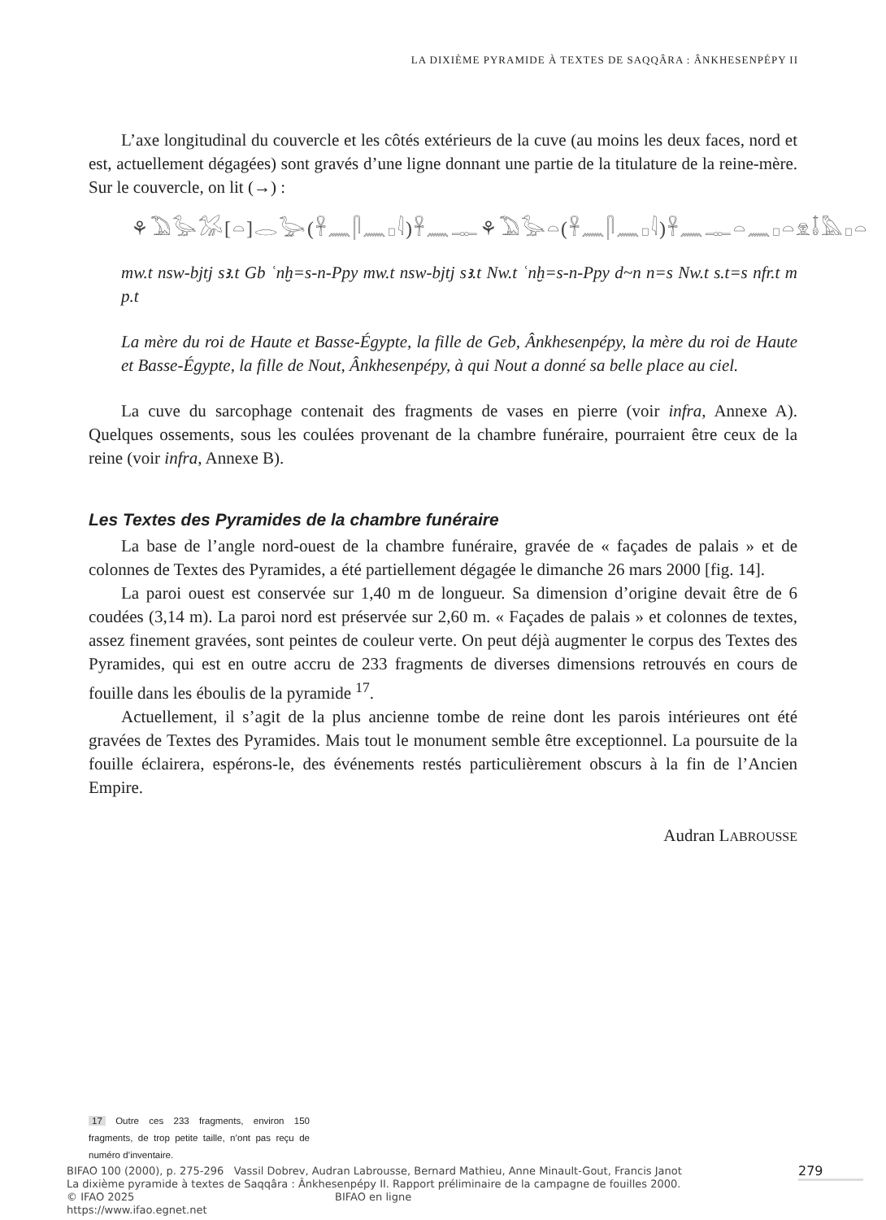LA DIXIÈME PYRAMIDE À TEXTES DE SAQQÂRA : ÂNKHESENPÉPY II
L’axe longitudinal du couvercle et les côtés extérieurs de la cuve (au moins les deux faces, nord et est, actuellement dégagées) sont gravés d’une ligne donnant une partie de la titulature de la reine-mère. Sur le couvercle, on lit (→) :
⚘𓅐𓅭𓅮[𓏏]𓂋𓅬(𓋹𓈖𓋴𓈖𓊪𓇋)𓋹𓈖𓊃⚘𓅐𓅭𓏏(𓋹𓈖𓋴𓈖𓊪𓇋)𓋹𓈖𓊃𓏏𓈖𓊪𓏏𓁷𓄤𓅓𓊪𓏏
mw.t nsw-bjtj sꜣ.t Gb ʿnḫ=s-n-Ppy mw.t nsw-bjtj sꜣ.t Nw.t ʿnḫ=s-n-Ppy d~n n=s Nw.t s.t=s nfr.t m p.t
La mère du roi de Haute et Basse-Égypte, la fille de Geb, Ânkhesenpépy, la mère du roi de Haute et Basse-Égypte, la fille de Nout, Ânkhesenpépy, à qui Nout a donné sa belle place au ciel.
La cuve du sarcophage contenait des fragments de vases en pierre (voir infra, Annexe A). Quelques ossements, sous les coulées provenant de la chambre funéraire, pourraient être ceux de la reine (voir infra, Annexe B).
Les Textes des Pyramides de la chambre funéraire
La base de l’angle nord-ouest de la chambre funéraire, gravée de « façades de palais » et de colonnes de Textes des Pyramides, a été partiellement dégagée le dimanche 26 mars 2000 [fig. 14].
La paroi ouest est conservée sur 1,40 m de longueur. Sa dimension d’origine devait être de 6 coudées (3,14 m). La paroi nord est préservée sur 2,60 m. « Façades de palais » et colonnes de textes, assez finement gravées, sont peintes de couleur verte. On peut déjà augmenter le corpus des Textes des Pyramides, qui est en outre accru de 233 fragments de diverses dimensions retrouvés en cours de fouille dans les éboulis de la pyramide <sup>17</sup>.
Actuellement, il s’agit de la plus ancienne tombe de reine dont les parois intérieures ont été gravées de Textes des Pyramides. Mais tout le monument semble être exceptionnel. La poursuite de la fouille éclairera, espérons-le, des événements restés particulièrement obscurs à la fin de l’Ancien Empire.
Audran LABROUSSE
17 Outre ces 233 fragments, environ 150 fragments, de trop petite taille, n’ont pas reçu de numéro d’inventaire.
BIFAO 100 (2000), p. 275-296 Vassil Dobrev, Audran Labrousse, Bernard Mathieu, Anne Minault-Gout, Francis Janot
La dixième pyramide à textes de Saqqâra : Ânkhesenpépy II. Rapport préliminaire de la campagne de fouilles 2000.
© IFAO 2025 BIFAO en ligne https://www.ifao.egnet.net
279